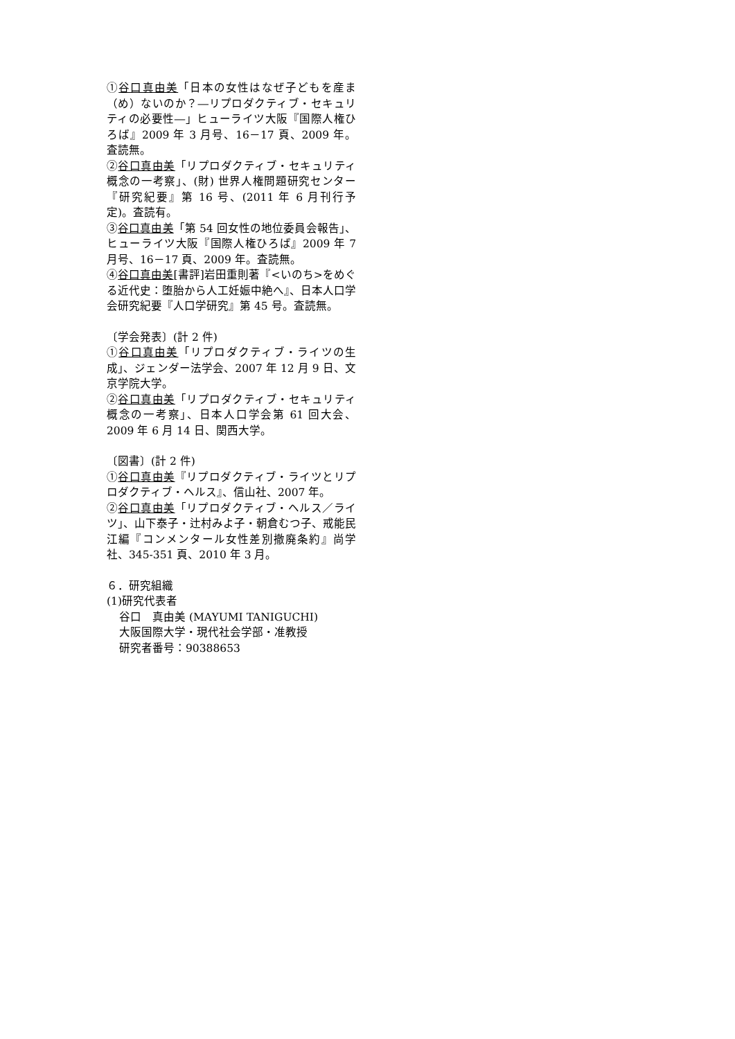①谷口真由美「日本の女性はなぜ子どもを産ま（め）ないのか？―リプロダクティブ・セキュリティの必要性―」ヒューライツ大阪『国際人権ひろば』2009 年 3 月号、16－17 頁、2009 年。査読無。
②谷口真由美「リプロダクティブ・セキュリティ概念の一考察」、(財) 世界人権問題研究センター『研究紀要』第 16 号、(2011 年 6 月刊行予定)。査読有。
③谷口真由美「第 54 回女性の地位委員会報告」、ヒューライツ大阪『国際人権ひろば』2009 年 7 月号、16－17 頁、2009 年。査読無。
④谷口真由美[書評]岩田重則著『<いのち>をめぐる近代史：堕胎から人工妊娠中絶へ』、日本人口学会研究紀要『人口学研究』第 45 号。査読無。
〔学会発表〕(計 2 件)
①谷口真由美「リプロダクティブ・ライツの生成」、ジェンダー法学会、2007 年 12 月 9 日、文京学院大学。
②谷口真由美「リプロダクティブ・セキュリティ概念の一考察」、日本人口学会第 61 回大会、2009 年 6 月 14 日、関西大学。
〔図書〕(計 2 件)
①谷口真由美『リプロダクティブ・ライツとリプロダクティブ・ヘルス』、信山社、2007 年。
②谷口真由美「リプロダクティブ・ヘルス／ライツ」、山下泰子・辻村みよ子・朝倉むつ子、戒能民江編『コンメンタール女性差別撤廃条約』尚学社、345-351 頁、2010 年 3 月。
６．研究組織
(1)研究代表者
谷口　真由美 (MAYUMI TANIGUCHI)
大阪国際大学・現代社会学部・准教授
研究者番号：90388653